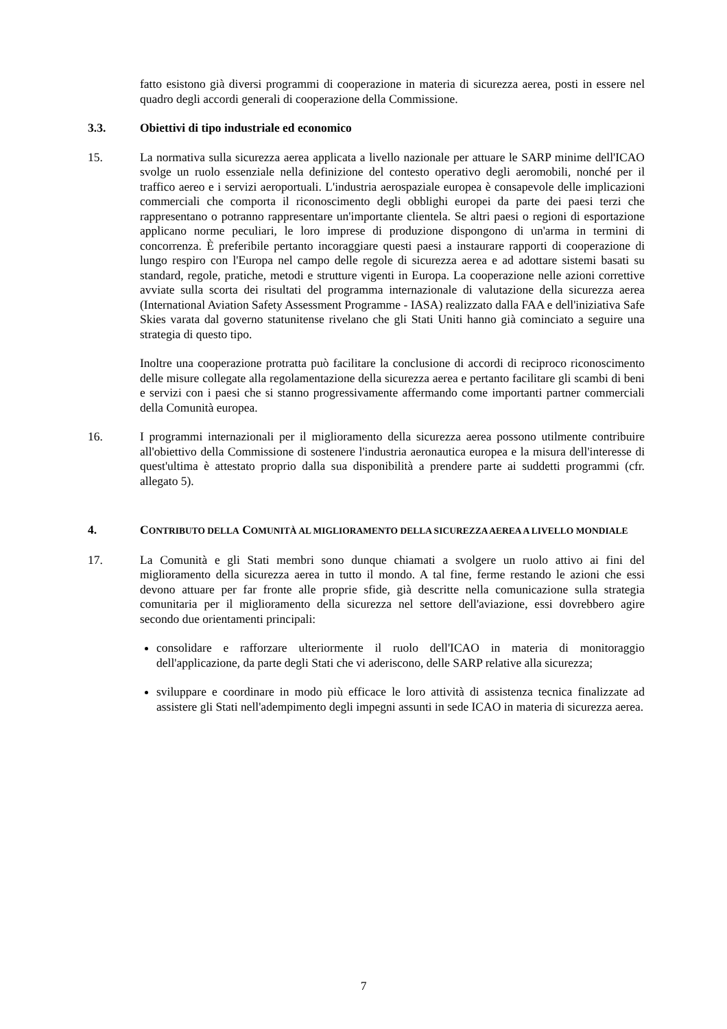fatto esistono già diversi programmi di cooperazione in materia di sicurezza aerea, posti in essere nel quadro degli accordi generali di cooperazione della Commissione.
3.3. Obiettivi di tipo industriale ed economico
15. La normativa sulla sicurezza aerea applicata a livello nazionale per attuare le SARP minime dell'ICAO svolge un ruolo essenziale nella definizione del contesto operativo degli aeromobili, nonché per il traffico aereo e i servizi aeroportuali. L'industria aerospaziale europea è consapevole delle implicazioni commerciali che comporta il riconoscimento degli obblighi europei da parte dei paesi terzi che rappresentano o potranno rappresentare un'importante clientela. Se altri paesi o regioni di esportazione applicano norme peculiari, le loro imprese di produzione dispongono di un'arma in termini di concorrenza. È preferibile pertanto incoraggiare questi paesi a instaurare rapporti di cooperazione di lungo respiro con l'Europa nel campo delle regole di sicurezza aerea e ad adottare sistemi basati su standard, regole, pratiche, metodi e strutture vigenti in Europa. La cooperazione nelle azioni correttive avviate sulla scorta dei risultati del programma internazionale di valutazione della sicurezza aerea (International Aviation Safety Assessment Programme - IASA) realizzato dalla FAA e dell'iniziativa Safe Skies varata dal governo statunitense rivelano che gli Stati Uniti hanno già cominciato a seguire una strategia di questo tipo.
Inoltre una cooperazione protratta può facilitare la conclusione di accordi di reciproco riconoscimento delle misure collegate alla regolamentazione della sicurezza aerea e pertanto facilitare gli scambi di beni e servizi con i paesi che si stanno progressivamente affermando come importanti partner commerciali della Comunità europea.
16. I programmi internazionali per il miglioramento della sicurezza aerea possono utilmente contribuire all'obiettivo della Commissione di sostenere l'industria aeronautica europea e la misura dell'interesse di quest'ultima è attestato proprio dalla sua disponibilità a prendere parte ai suddetti programmi (cfr. allegato 5).
4. CONTRIBUTO DELLA COMUNITÀ AL MIGLIORAMENTO DELLA SICUREZZA AEREA A LIVELLO MONDIALE
17. La Comunità e gli Stati membri sono dunque chiamati a svolgere un ruolo attivo ai fini del miglioramento della sicurezza aerea in tutto il mondo. A tal fine, ferme restando le azioni che essi devono attuare per far fronte alle proprie sfide, già descritte nella comunicazione sulla strategia comunitaria per il miglioramento della sicurezza nel settore dell'aviazione, essi dovrebbero agire secondo due orientamenti principali:
consolidare e rafforzare ulteriormente il ruolo dell'ICAO in materia di monitoraggio dell'applicazione, da parte degli Stati che vi aderiscono, delle SARP relative alla sicurezza;
sviluppare e coordinare in modo più efficace le loro attività di assistenza tecnica finalizzate ad assistere gli Stati nell'adempimento degli impegni assunti in sede ICAO in materia di sicurezza aerea.
7